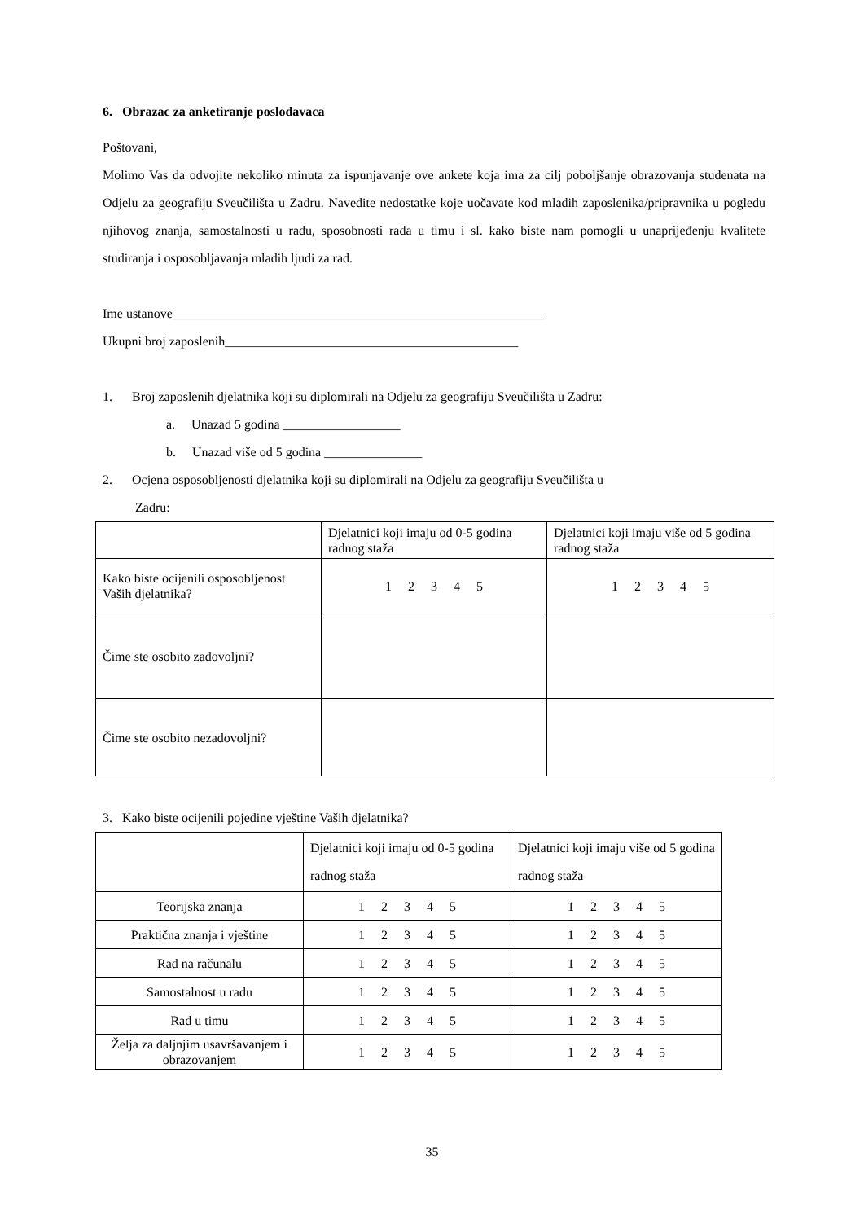6. Obrazac za anketiranje poslodavaca
Poštovani,
Molimo Vas da odvojite nekoliko minuta za ispunjavanje ove ankete koja ima za cilj poboljšanje obrazovanja studenata na Odjelu za geografiju Sveučilišta u Zadru. Navedite nedostatke koje uočavate kod mladih zaposlenika/pripravnika u pogledu njihovog znanja, samostalnosti u radu, sposobnosti rada u timu i sl. kako biste nam pomogli u unaprijeđenju kvalitete studiranja i osposobljavanja mladih ljudi za rad.
Ime ustanove_________________________________________________________
Ukupni broj zaposlenih_____________________________________________
1. Broj zaposlenih djelatnika koji su diplomirali na Odjelu za geografiju Sveučilišta u Zadru:
a. Unazad 5 godina __________________
b. Unazad više od 5 godina _______________
2. Ocjena osposobljenosti djelatnika koji su diplomirali na Odjelu za geografiju Sveučilišta u
Zadru:
| | Djelatnici koji imaju od 0-5 godina radnog staža | Djelatnici koji imaju više od 5 godina radnog staža |
| Kako biste ocijenili osposobljenost Vaših djelatnika? | 1 2 3 4 5 | 1 2 3 4 5 |
| Čime ste osobito zadovoljni? | | |
| Čime ste osobito nezadovoljni? | | |
3. Kako biste ocijenili pojedine vještine Vaših djelatnika?
| | Djelatnici koji imaju od 0-5 godina radnog staža | Djelatnici koji imaju više od 5 godina radnog staža |
| Teorijska znanja | 1 2 3 4 5 | 1 2 3 4 5 |
| Praktična znanja i vještine | 1 2 3 4 5 | 1 2 3 4 5 |
| Rad na računalu | 1 2 3 4 5 | 1 2 3 4 5 |
| Samostalnost u radu | 1 2 3 4 5 | 1 2 3 4 5 |
| Rad u timu | 1 2 3 4 5 | 1 2 3 4 5 |
| Želja za daljnjim usavršavanjem i obrazovanjem | 1 2 3 4 5 | 1 2 3 4 5 |
35